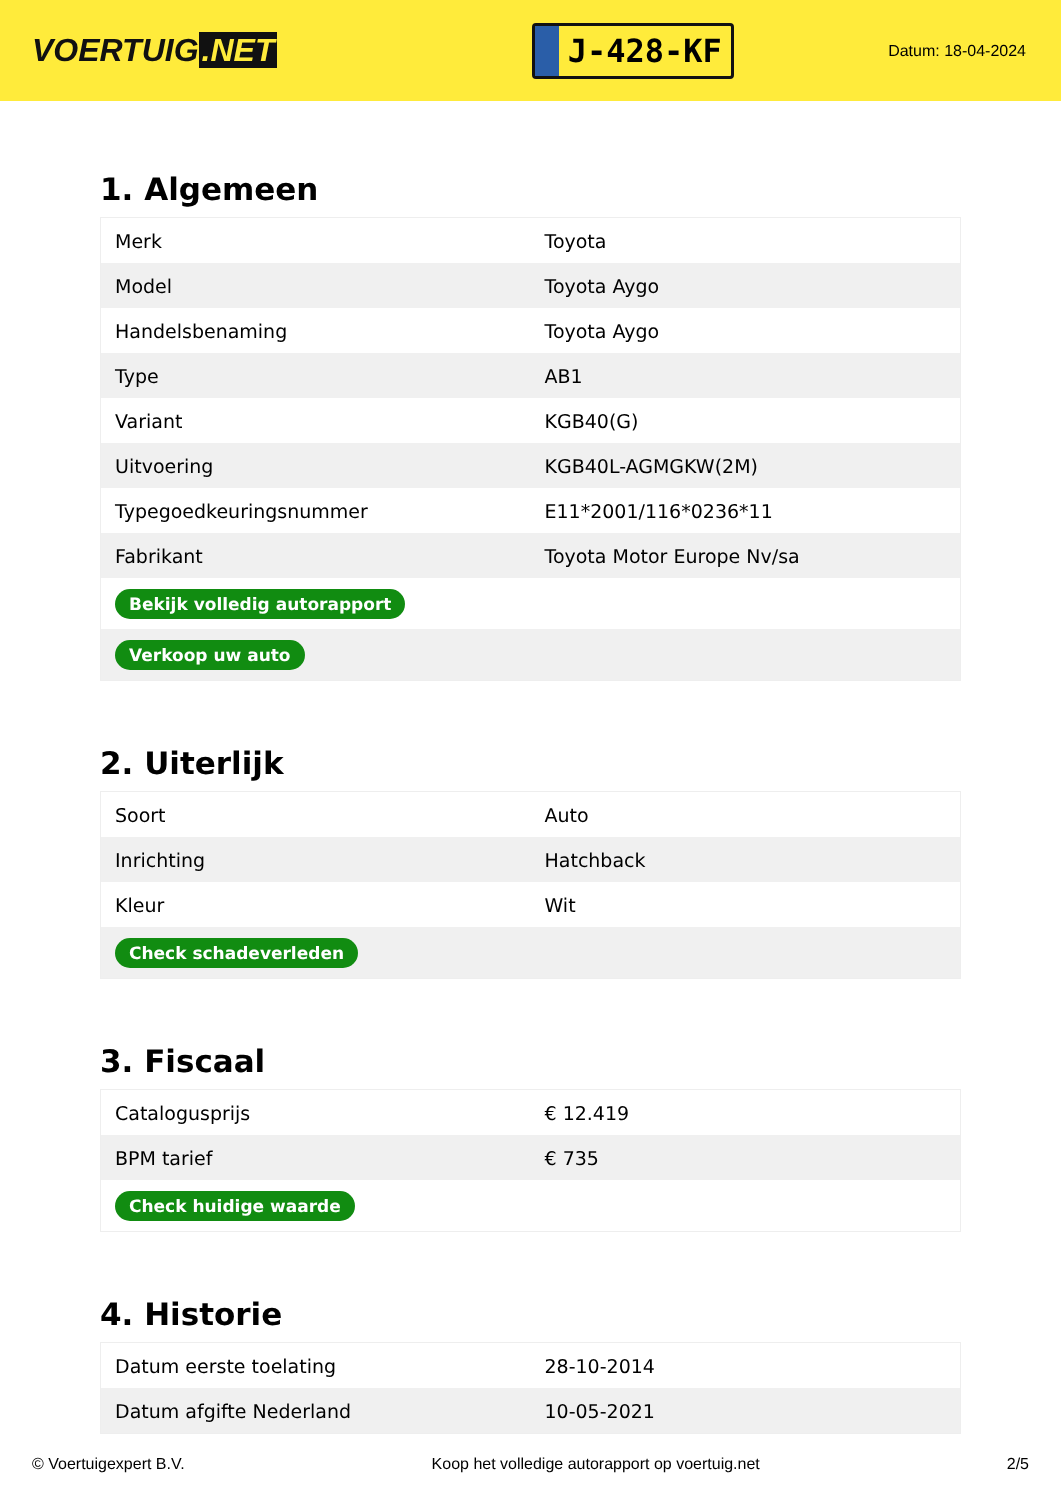VOERTUIG.NET
J-428-KF
Datum: 18-04-2024
1. Algemeen
| Merk | Toyota |
| Model | Toyota Aygo |
| Handelsbenaming | Toyota Aygo |
| Type | AB1 |
| Variant | KGB40(G) |
| Uitvoering | KGB40L-AGMGKW(2M) |
| Typegoedkeuringsnummer | E11*2001/116*0236*11 |
| Fabrikant | Toyota Motor Europe Nv/sa |
| Bekijk volledig autorapport | |
| Verkoop uw auto | |
2. Uiterlijk
| Soort | Auto |
| Inrichting | Hatchback |
| Kleur | Wit |
| Check schadeverleden | |
3. Fiscaal
| Catalogusprijs | € 12.419 |
| BPM tarief | € 735 |
| Check huidige waarde | |
4. Historie
| Datum eerste toelating | 28-10-2014 |
| Datum afgifte Nederland | 10-05-2021 |
© Voertuigexpert B.V. Koop het volledige autorapport op voertuig.net 2/5